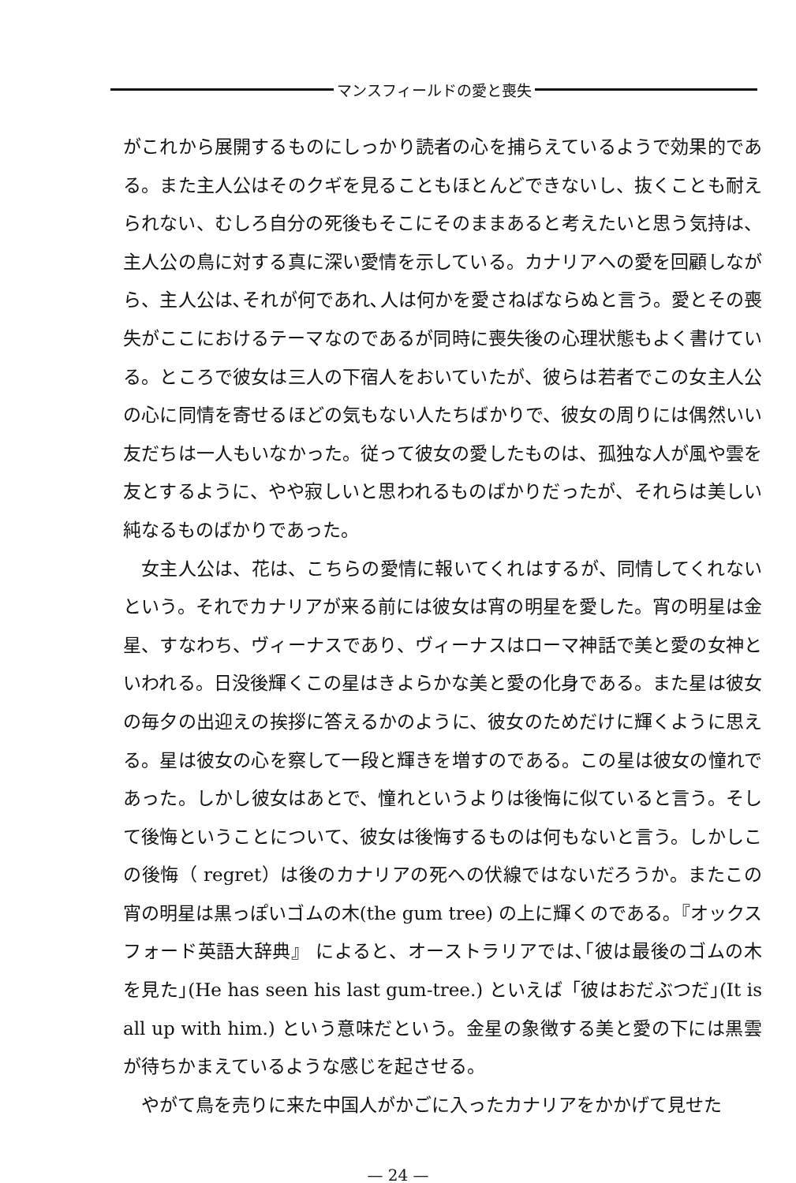マンスフィールドの愛と喪失
がこれから展開するものにしっかり読者の心を捕らえているようで効果的である。また主人公はそのクギを見ることもほとんどできないし、抜くことも耐えられない、むしろ自分の死後もそこにそのままあると考えたいと思う気持は、主人公の鳥に対する真に深い愛情を示している。カナリアへの愛を回顧しながら、主人公は､それが何であれ､人は何かを愛さねばならぬと言う。愛とその喪失がここにおけるテーマなのであるが同時に喪失後の心理状態もよく書けている。ところで彼女は三人の下宿人をおいていたが、彼らは若者でこの女主人公の心に同情を寄せるほどの気もない人たちばかりで、彼女の周りには偶然いい友だちは一人もいなかった。従って彼女の愛したものは、孤独な人が風や雲を友とするように、やや寂しいと思われるものばかりだったが、それらは美しい純なるものばかりであった。
女主人公は、花は、こちらの愛情に報いてくれはするが、同情してくれないという。それでカナリアが来る前には彼女は宵の明星を愛した。宵の明星は金星、すなわち、ヴィーナスであり、ヴィーナスはローマ神話で美と愛の女神といわれる。日没後輝くこの星はきよらかな美と愛の化身である。また星は彼女の毎夕の出迎えの挨拶に答えるかのように、彼女のためだけに輝くように思える。星は彼女の心を察して一段と輝きを増すのである。この星は彼女の憧れであった。しかし彼女はあとで、憧れというよりは後悔に似ていると言う。そして後悔ということについて、彼女は後悔するものは何もないと言う。しかしこの後悔（ regret）は後のカナリアの死への伏線ではないだろうか。またこの宵の明星は黒っぽいゴムの木(the gum tree) の上に輝くのである｡『オックスフォード英語大辞典』 によると、オーストラリアでは､｢彼は最後のゴムの木を見た｣(He has seen his last gum-tree.) といえば「彼はおだぶつだ｣(It is all up with him.) という意味だという。金星の象徴する美と愛の下には黒雲が待ちかまえているような感じを起させる。
やがて鳥を売りに来た中国人がかごに入ったカナリアをかかげて見せた
— 24 —